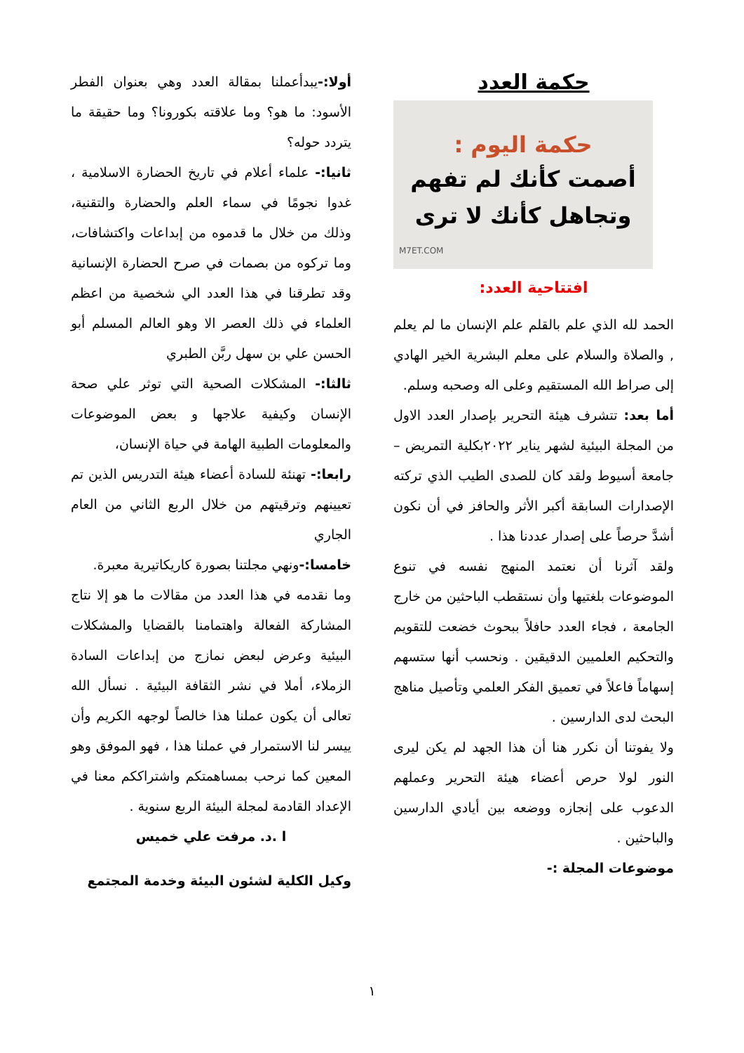حكمة العدد
حكمة اليوم :
أصمت كأنك لم تفهم
وتجاهل كأنك لا ترى
M7ET.COM
افتتاحية العدد:
الحمد لله الذي علم بالقلم علم الإنسان ما لم يعلم , والصلاة والسلام على معلم البشرية الخير الهادي إلى صراط الله المستقيم وعلى اله وصحبه وسلم.
أما بعد: تتشرف هيئة التحرير بإصدار العدد الاول من المجلة البيئية لشهر يناير ٢٠٢٢بكلية التمريض – جامعة أسيوط ولقد كان للصدى الطيب الذي تركته الإصدارات السابقة أكبر الأثر والحافز في أن نكون أشدَّ حرصاً على إصدار عددنا هذا .
ولقد آثرنا أن نعتمد المنهج نفسه في تنوع الموضوعات بلغتيها وأن نستقطب الباحثين من خارج الجامعة ، فجاء العدد حافلاً ببحوث خضعت للتقويم والتحكيم العلميين الدقيقين . ونحسب أنها ستسهم إسهاماً فاعلاً في تعميق الفكر العلمي وتأصيل مناهج البحث لدى الدارسين .
ولا يفوتنا أن نكرر هنا أن هذا الجهد لم يكن ليرى النور لولا حرص أعضاء هيئة التحرير وعملهم الدعوب على إنجازه ووضعه بين أيادي الدارسين والباحثين .
موضوعات المجلة :-
أولا:-يبدأعملنا بمقالة العدد وهي بعنوان الفطر الأسود: ما هو؟ وما علاقته بكورونا؟ وما حقيقة ما يتردد حوله؟
ثانيا:- علماء أعلام في تاريخ الحضارة الاسلامية ، غدوا نجومًا في سماء العلم والحضارة والتقنية، وذلك من خلال ما قدموه من إبداعات واكتشافات، وما تركوه من بصمات في صرح الحضارة الإنسانية وقد تطرقنا في هذا العدد الي شخصية من اعظم العلماء في ذلك العصر الا وهو العالم المسلم أبو الحسن علي بن سهل ربَّن الطبري
ثالثا:- المشكلات الصحية التي توثر علي صحة الإنسان وكيفية علاجها و بعض الموضوعات والمعلومات الطبية الهامة في حياة الإنسان،
رابعا:- تهنئة للسادة أعضاء هيئة التدريس الذين تم تعيينهم وترقيتهم من خلال الربع الثاني من العام الجاري
خامسا:-ونهي مجلتنا بصورة كاريكاتيرية معبرة.
وما نقدمه في هذا العدد من مقالات ما هو إلا نتاج المشاركة الفعالة واهتمامنا بالقضايا والمشكلات البيئية وعرض لبعض نمازج من إبداعات السادة الزملاء، أملا في نشر الثقافة البيئية . نسأل الله تعالى أن يكون عملنا هذا خالصاً لوجهه الكريم وأن ييسر لنا الاستمرار في عملنا هذا ، فهو الموفق وهو المعين كما نرحب بمساهمتكم واشتراككم معنا في الإعداد القادمة لمجلة البيئة الربع سنوية .
ا .د. مرفت علي خميس
وكيل الكلية لشئون البيئة وخدمة المجتمع
١